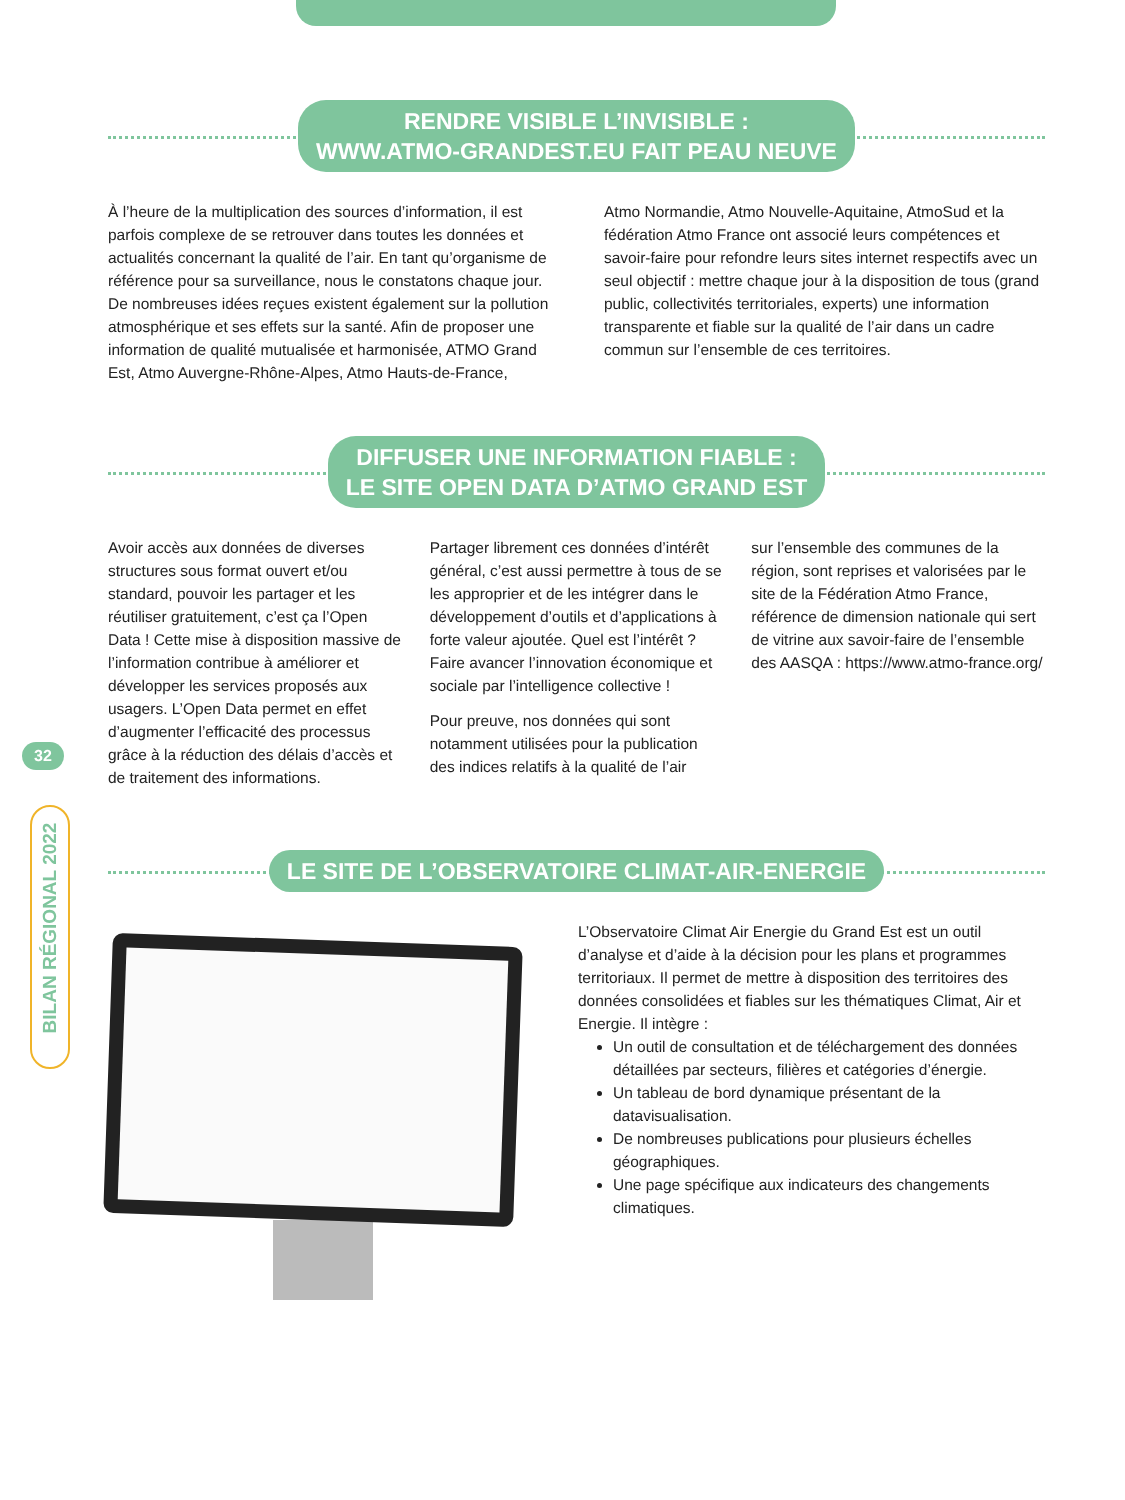32
BILAN RÉGIONAL 2022
RENDRE VISIBLE L’INVISIBLE :
WWW.ATMO-GRANDEST.EU FAIT PEAU NEUVE
À l’heure de la multiplication des sources d’information, il est parfois complexe de se retrouver dans toutes les données et actualités concernant la qualité de l’air. En tant qu’organisme de référence pour sa surveillance, nous le constatons chaque jour. De nombreuses idées reçues existent également sur la pollution atmosphérique et ses effets sur la santé. Afin de proposer une information de qualité mutualisée et harmonisée, ATMO Grand Est, Atmo Auvergne-Rhône-Alpes, Atmo Hauts-de-France,
Atmo Normandie, Atmo Nouvelle-Aquitaine, AtmoSud et la fédération Atmo France ont associé leurs compétences et savoir-faire pour refondre leurs sites internet respectifs avec un seul objectif : mettre chaque jour à la disposition de tous (grand public, collectivités territoriales, experts) une information transparente et fiable sur la qualité de l’air dans un cadre commun sur l’ensemble de ces territoires.
DIFFUSER UNE INFORMATION FIABLE :
LE SITE OPEN DATA D’ATMO GRAND EST
Avoir accès aux données de diverses structures sous format ouvert et/ou standard, pouvoir les partager et les réutiliser gratuitement, c’est ça l’Open Data ! Cette mise à disposition massive de l’information contribue à améliorer et développer les services proposés aux usagers. L’Open Data permet en effet d’augmenter l’efficacité des processus grâce à la réduction des délais d’accès et de traitement des informations.
Partager librement ces données d’intérêt général, c’est aussi permettre à tous de se les approprier et de les intégrer dans le développement d’outils et d’applications à forte valeur ajoutée. Quel est l’intérêt ? Faire avancer l’innovation économique et sociale par l’intelligence collective !
Pour preuve, nos données qui sont notamment utilisées pour la publication des indices relatifs à la qualité de l’air
sur l’ensemble des communes de la région, sont reprises et valorisées par le site de la Fédération Atmo France, référence de dimension nationale qui sert de vitrine aux savoir-faire de l’ensemble des AASQA : https://www.atmo-france.org/
LE SITE DE L’OBSERVATOIRE CLIMAT-AIR-ENERGIE
L’Observatoire Climat Air Energie du Grand Est est un outil d’analyse et d’aide à la décision pour les plans et programmes territoriaux. Il permet de mettre à disposition des territoires des données consolidées et fiables sur les thématiques Climat, Air et Energie. Il intègre :
Un outil de consultation et de téléchargement des données détaillées par secteurs, filières et catégories d’énergie.
Un tableau de bord dynamique présentant de la datavisualisation.
De nombreuses publications pour plusieurs échelles géographiques.
Une page spécifique aux indicateurs des changements climatiques.